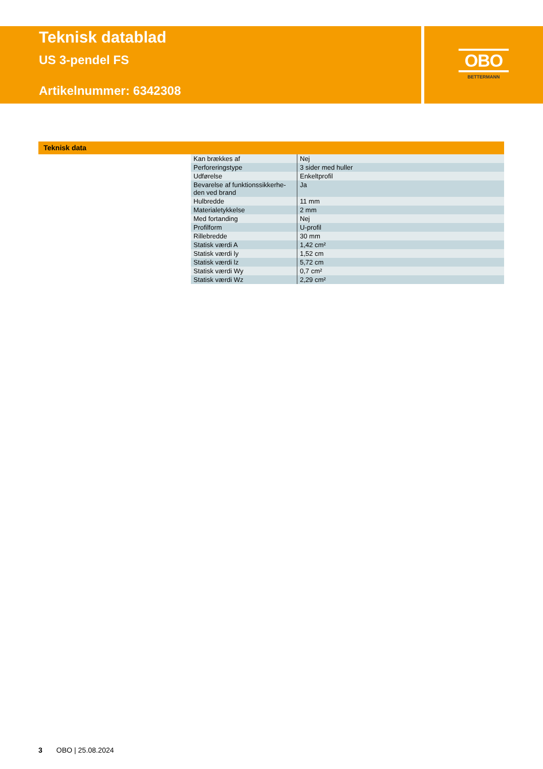Teknisk datablad
US 3-pendel FS
Artikelnummer: 6342308
OBO
BETTERMANN
Teknisk data
| Kan brækkes af | Nej |
| Perforeringstype | 3 sider med huller |
| Udførelse | Enkeltprofil |
| Bevarelse af funktionssikkerhe- den ved brand | Ja |
| Hulbredde | 11 mm |
| Materialetykkelse | 2 mm |
| Med fortanding | Nej |
| Profilform | U-profil |
| Rillebredde | 30 mm |
| Statisk værdi A | 1,42 cm² |
| Statisk værdi ly | 1,52 cm |
| Statisk værdi lz | 5,72 cm |
| Statisk værdi Wy | 0,7 cm² |
| Statisk værdi Wz | 2,29 cm² |
3 OBO | 25.08.2024